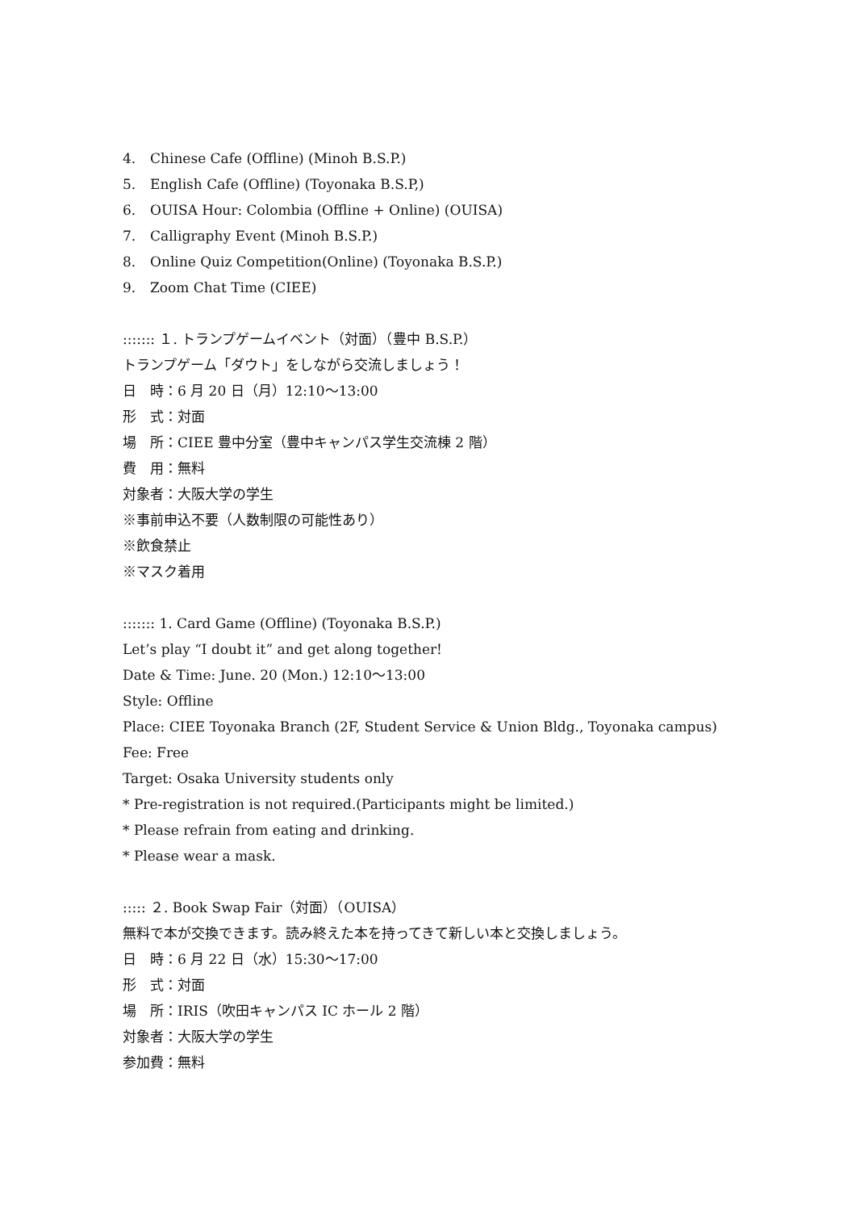4. Chinese Cafe (Offline) (Minoh B.S.P.)
5. English Cafe (Offline) (Toyonaka B.S.P,)
6. OUISA Hour: Colombia (Offline + Online) (OUISA)
7. Calligraphy Event (Minoh B.S.P.)
8. Online Quiz Competition(Online) (Toyonaka B.S.P.)
9. Zoom Chat Time (CIEE)
::::::: １. トランプゲームイベント（対面）（豊中 B.S.P.）
トランプゲーム「ダウト」をしながら交流しましょう！
日　時：6 月 20 日（月）12:10～13:00
形　式：対面
場　所：CIEE 豊中分室（豊中キャンパス学生交流棟 2 階）
費　用：無料
対象者：大阪大学の学生
※事前申込不要（人数制限の可能性あり）
※飲食禁止
※マスク着用
::::::: 1. Card Game (Offline) (Toyonaka B.S.P.)
Let’s play “I doubt it” and get along together!
Date & Time: June. 20 (Mon.) 12:10～13:00
Style: Offline
Place: CIEE Toyonaka Branch (2F, Student Service & Union Bldg., Toyonaka campus)
Fee: Free
Target: Osaka University students only
* Pre-registration is not required.(Participants might be limited.)
* Please refrain from eating and drinking.
* Please wear a mask.
::::: ２. Book Swap Fair（対面）（OUISA）
無料で本が交換できます。読み終えた本を持ってきて新しい本と交換しましょう。
日　時：6 月 22 日（水）15:30～17:00
形　式：対面
場　所：IRIS（吹田キャンパス IC ホール 2 階）
対象者：大阪大学の学生
参加費：無料